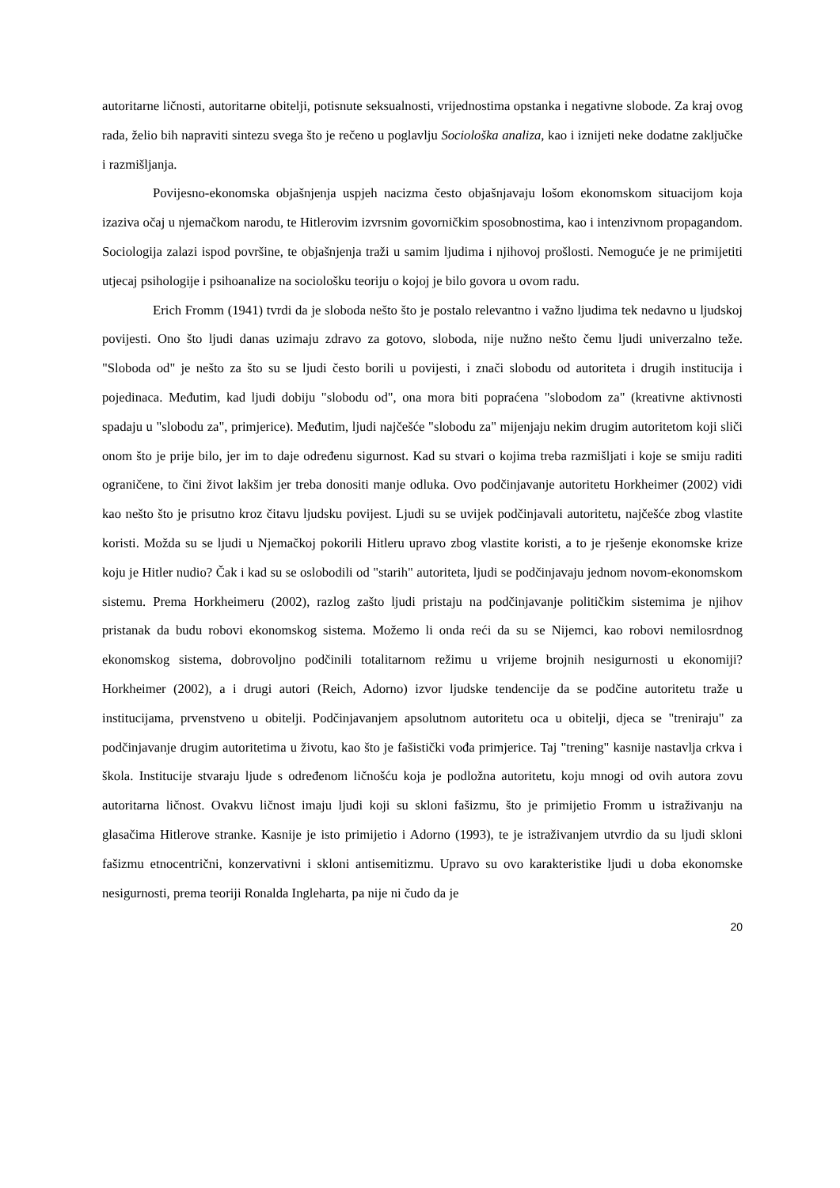autoritarne ličnosti, autoritarne obitelji, potisnute seksualnosti, vrijednostima opstanka i negativne slobode. Za kraj ovog rada, želio bih napraviti sintezu svega što je rečeno u poglavlju Sociološka analiza, kao i iznijeti neke dodatne zaključke i razmišljanja.
Povijesno-ekonomska objašnjenja uspjeh nacizma često objašnjavaju lošom ekonomskom situacijom koja izaziva očaj u njemačkom narodu, te Hitlerovim izvrsnim govorničkim sposobnostima, kao i intenzivnom propagandom. Sociologija zalazi ispod površine, te objašnjenja traži u samim ljudima i njihovoj prošlosti. Nemoguće je ne primijetiti utjecaj psihologije i psihoanalize na sociološku teoriju o kojoj je bilo govora u ovom radu.
Erich Fromm (1941) tvrdi da je sloboda nešto što je postalo relevantno i važno ljudima tek nedavno u ljudskoj povijesti. Ono što ljudi danas uzimaju zdravo za gotovo, sloboda, nije nužno nešto čemu ljudi univerzalno teže. "Sloboda od" je nešto za što su se ljudi često borili u povijesti, i znači slobodu od autoriteta i drugih institucija i pojedinaca. Međutim, kad ljudi dobiju "slobodu od", ona mora biti popraćena "slobodom za" (kreativne aktivnosti spadaju u "slobodu za", primjerice). Međutim, ljudi najčešće "slobodu za" mijenjaju nekim drugim autoritetom koji sliči onom što je prije bilo, jer im to daje određenu sigurnost. Kad su stvari o kojima treba razmišljati i koje se smiju raditi ograničene, to čini život lakšim jer treba donositi manje odluka. Ovo podčinjavanje autoritetu Horkheimer (2002) vidi kao nešto što je prisutno kroz čitavu ljudsku povijest. Ljudi su se uvijek podčinjavali autoritetu, najčešće zbog vlastite koristi. Možda su se ljudi u Njemačkoj pokorili Hitleru upravo zbog vlastite koristi, a to je rješenje ekonomske krize koju je Hitler nudio? Čak i kad su se oslobodili od "starih" autoriteta, ljudi se podčinjavaju jednom novom-ekonomskom sistemu. Prema Horkheimeru (2002), razlog zašto ljudi pristaju na podčinjavanje političkim sistemima je njihov pristanak da budu robovi ekonomskog sistema. Možemo li onda reći da su se Nijemci, kao robovi nemilosrdnog ekonomskog sistema, dobrovoljno podčinili totalitarnom režimu u vrijeme brojnih nesigurnosti u ekonomiji? Horkheimer (2002), a i drugi autori (Reich, Adorno) izvor ljudske tendencije da se podčine autoritetu traže u institucijama, prvenstveno u obitelji. Podčinjavanjem apsolutnom autoritetu oca u obitelji, djeca se "treniraju" za podčinjavanje drugim autoritetima u životu, kao što je fašistički vođa primjerice. Taj "trening" kasnije nastavlja crkva i škola. Institucije stvaraju ljude s određenom ličnošću koja je podložna autoritetu, koju mnogi od ovih autora zovu autoritarna ličnost. Ovakvu ličnost imaju ljudi koji su skloni fašizmu, što je primijetio Fromm u istraživanju na glasačima Hitlerove stranke. Kasnije je isto primijetio i Adorno (1993), te je istraživanjem utvrdio da su ljudi skloni fašizmu etnocentrični, konzervativni i skloni antisemitizmu. Upravo su ovo karakteristike ljudi u doba ekonomske nesigurnosti, prema teoriji Ronalda Ingleharta, pa nije ni čudo da je
20